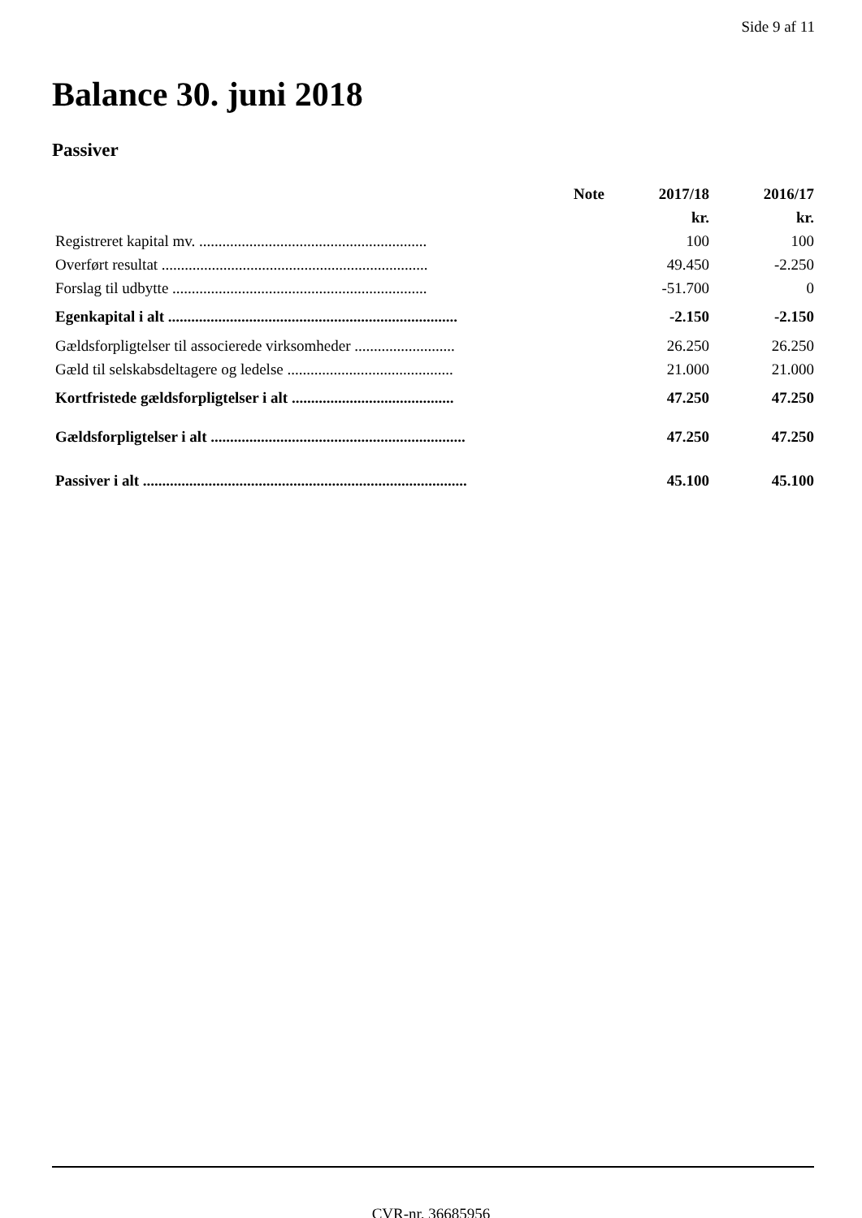Side 9 af 11
Balance 30. juni 2018
Passiver
| | Note | 2017/18 | 2016/17 |
| --- | --- | --- | --- |
| | | kr. | kr. |
| Registreret kapital mv. ........................................................... | | 100 | 100 |
| Overført resultat ..................................................................... | | 49.450 | -2.250 |
| Forslag til udbytte .................................................................. | | -51.700 | 0 |
| Egenkapital i alt ........................................................................... | | -2.150 | -2.150 |
| Gældsforpligtelser til associerede virksomheder .......................... | | 26.250 | 26.250 |
| Gæld til selskabsdeltagere og ledelse ........................................... | | 21.000 | 21.000 |
| Kortfristede gældsforpligtelser i alt .......................................... | | 47.250 | 47.250 |
| Gældsforpligtelser i alt .................................................................. | | 47.250 | 47.250 |
| Passiver i alt .................................................................................... | | 45.100 | 45.100 |
CVR-nr. 36685956